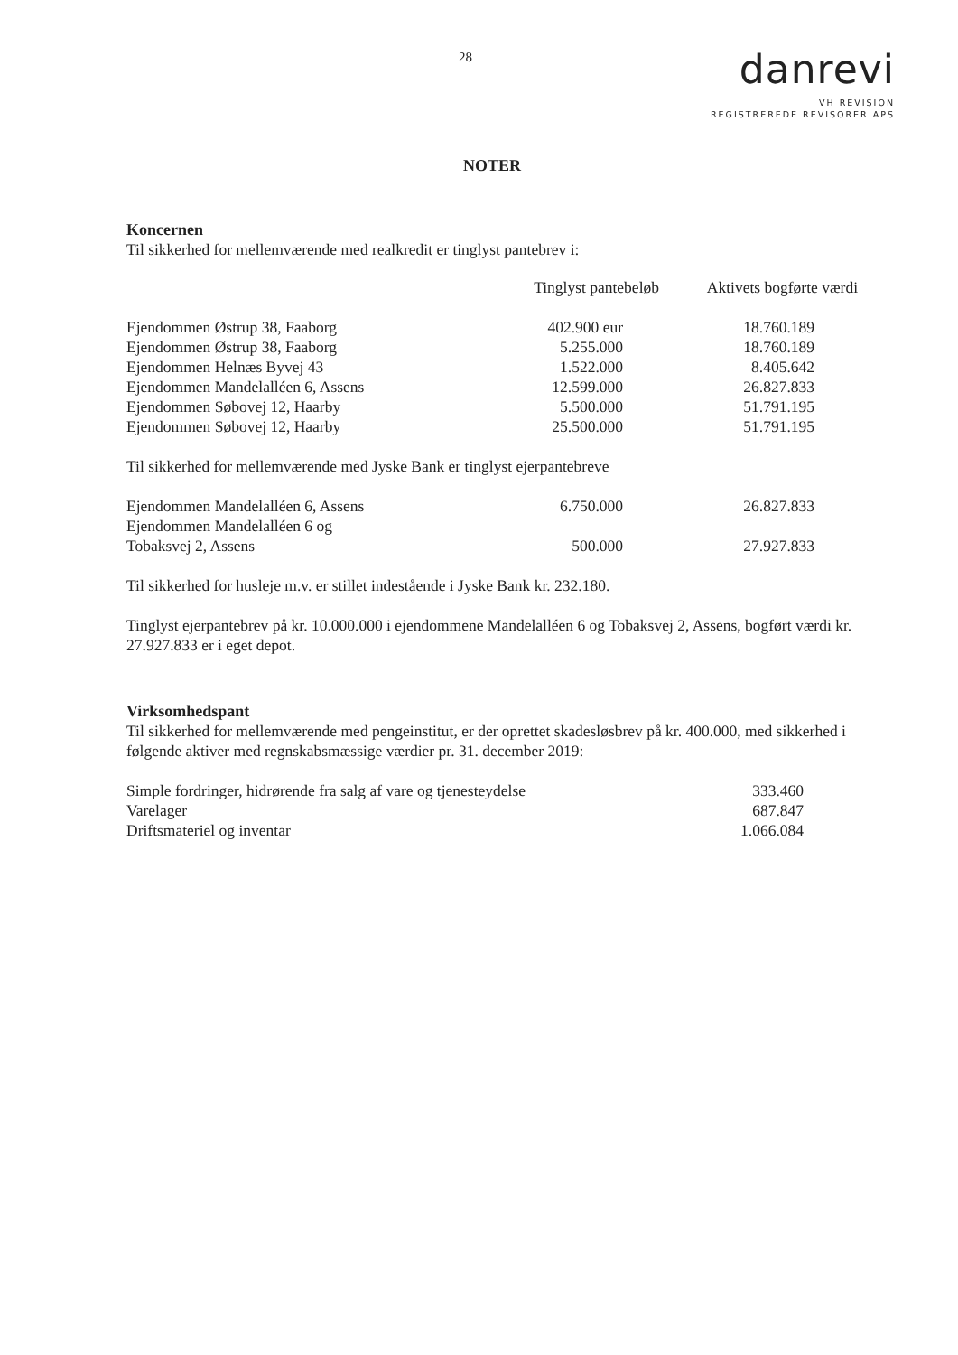28
danrevi
VH REVISION
REGISTREREDE REVISORER APS
NOTER
Koncernen
Til sikkerhed for mellemværende med realkredit er tinglyst pantebrev i:
| | Tinglyst pantebeløb | Aktivets bogførte værdi |
| --- | --- | --- |
| Ejendommen Østrup 38, Faaborg | 402.900 eur | 18.760.189 |
| Ejendommen Østrup 38, Faaborg | 5.255.000 | 18.760.189 |
| Ejendommen Helnæs Byvej 43 | 1.522.000 | 8.405.642 |
| Ejendommen Mandelalléen 6, Assens | 12.599.000 | 26.827.833 |
| Ejendommen Søbovej 12, Haarby | 5.500.000 | 51.791.195 |
| Ejendommen Søbovej 12, Haarby | 25.500.000 | 51.791.195 |
Til sikkerhed for mellemværende med Jyske Bank er tinglyst ejerpantebreve
| Ejendommen Mandelalléen 6, Assens | 6.750.000 | 26.827.833 |
| Ejendommen Mandelalléen 6 og | | |
| Tobaksvej 2, Assens | 500.000 | 27.927.833 |
Til sikkerhed for husleje m.v. er stillet indestående i Jyske Bank kr. 232.180.
Tinglyst ejerpantebrev på kr. 10.000.000 i ejendommene Mandelalléen 6 og Tobaksvej 2, Assens, bogført værdi kr. 27.927.833 er i eget depot.
Virksomhedspant
Til sikkerhed for mellemværende med pengeinstitut, er der oprettet skadesløsbrev på kr. 400.000, med sikkerhed i følgende aktiver med regnskabsmæssige værdier pr. 31. december 2019:
| Simple fordringer, hidrørende fra salg af vare og tjenesteydelse | 333.460 |
| Varelager | 687.847 |
| Driftsmateriel og inventar | 1.066.084 |